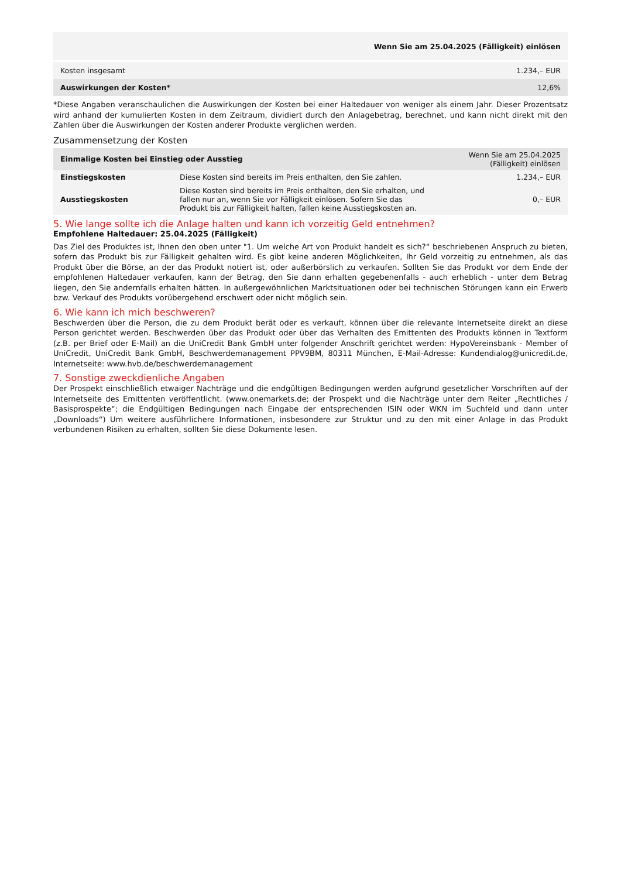| Wenn Sie am 25.04.2025 (Fälligkeit) einlösen | |
| Kosten insgesamt | 1.234,– EUR |
| Auswirkungen der Kosten* | 12,6% |
*Diese Angaben veranschaulichen die Auswirkungen der Kosten bei einer Haltedauer von weniger als einem Jahr. Dieser Prozentsatz wird anhand der kumulierten Kosten in dem Zeitraum, dividiert durch den Anlagebetrag, berechnet, und kann nicht direkt mit den Zahlen über die Auswirkungen der Kosten anderer Produkte verglichen werden.
Zusammensetzung der Kosten
| Einmalige Kosten bei Einstieg oder Ausstieg | | Wenn Sie am 25.04.2025 (Fälligkeit) einlösen |
| --- | --- | --- |
| Einstiegskosten | Diese Kosten sind bereits im Preis enthalten, den Sie zahlen. | 1.234,– EUR |
| Ausstiegskosten | Diese Kosten sind bereits im Preis enthalten, den Sie erhalten, und fallen nur an, wenn Sie vor Fälligkeit einlösen. Sofern Sie das Produkt bis zur Fälligkeit halten, fallen keine Ausstiegskosten an. | 0,– EUR |
5. Wie lange sollte ich die Anlage halten und kann ich vorzeitig Geld entnehmen?
Empfohlene Haltedauer: 25.04.2025 (Fälligkeit)
Das Ziel des Produktes ist, Ihnen den oben unter "1. Um welche Art von Produkt handelt es sich?“ beschriebenen Anspruch zu bieten, sofern das Produkt bis zur Fälligkeit gehalten wird. Es gibt keine anderen Möglichkeiten, Ihr Geld vorzeitig zu entnehmen, als das Produkt über die Börse, an der das Produkt notiert ist, oder außerbörslich zu verkaufen. Sollten Sie das Produkt vor dem Ende der empfohlenen Haltedauer verkaufen, kann der Betrag, den Sie dann erhalten gegebenenfalls - auch erheblich - unter dem Betrag liegen, den Sie andernfalls erhalten hätten. In außergewöhnlichen Marktsituationen oder bei technischen Störungen kann ein Erwerb bzw. Verkauf des Produkts vorübergehend erschwert oder nicht möglich sein.
6. Wie kann ich mich beschweren?
Beschwerden über die Person, die zu dem Produkt berät oder es verkauft, können über die relevante Internetseite direkt an diese Person gerichtet werden. Beschwerden über das Produkt oder über das Verhalten des Emittenten des Produkts können in Textform (z.B. per Brief oder E-Mail) an die UniCredit Bank GmbH unter folgender Anschrift gerichtet werden: HypoVereinsbank - Member of UniCredit, UniCredit Bank GmbH, Beschwerdemanagement PPV9BM, 80311 München, E-Mail-Adresse: Kundendialog@unicredit.de, Internetseite: www.hvb.de/beschwerdemanagement
7. Sonstige zweckdienliche Angaben
Der Prospekt einschließlich etwaiger Nachträge und die endgültigen Bedingungen werden aufgrund gesetzlicher Vorschriften auf der Internetseite des Emittenten veröffentlicht. (www.onemarkets.de; der Prospekt und die Nachträge unter dem Reiter „Rechtliches / Basisprospekte“; die Endgültigen Bedingungen nach Eingabe der entsprechenden ISIN oder WKN im Suchfeld und dann unter „Downloads“) Um weitere ausführlichere Informationen, insbesondere zur Struktur und zu den mit einer Anlage in das Produkt verbundenen Risiken zu erhalten, sollten Sie diese Dokumente lesen.